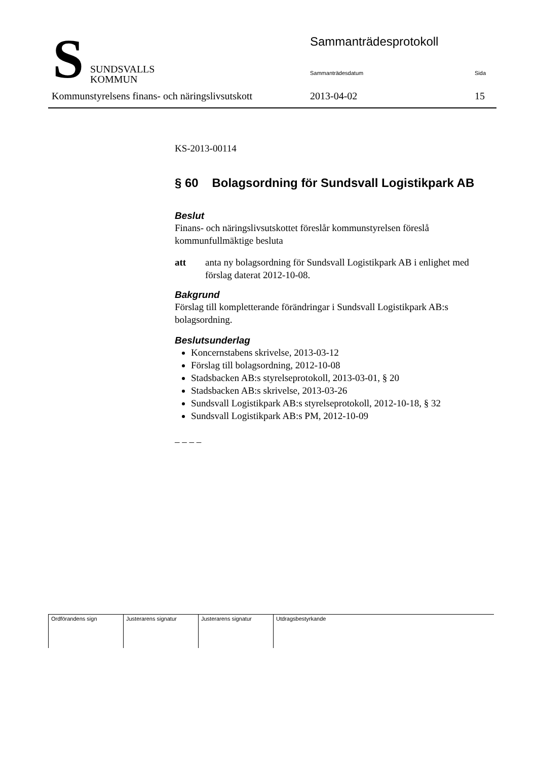S
SUNDSVALLS
KOMMUN
Sammanträdesprotokoll
Sammanträdesdatum Sida
Kommunstyrelsens finans- och näringslivsutskott
2013-04-02 15
KS-2013-00114
§ 60 Bolagsordning för Sundsvall Logistikpark AB
Beslut
Finans- och näringslivsutskottet föreslår kommunstyrelsen föreslå kommunfullmäktige besluta
att anta ny bolagsordning för Sundsvall Logistikpark AB i enlighet med förslag daterat 2012-10-08.
Bakgrund
Förslag till kompletterande förändringar i Sundsvall Logistikpark AB:s bolagsordning.
Beslutsunderlag
Koncernstabens skrivelse, 2013-03-12
Förslag till bolagsordning, 2012-10-08
Stadsbacken AB:s styrelseprotokoll, 2013-03-01, § 20
Stadsbacken AB:s skrivelse, 2013-03-26
Sundsvall Logistikpark AB:s styrelseprotokoll, 2012-10-18, § 32
Sundsvall Logistikpark AB:s PM, 2012-10-09
– – – –
| Ordförandens sign | Justerarens signatur | Justerarens signatur | Utdragsbestyrkande |